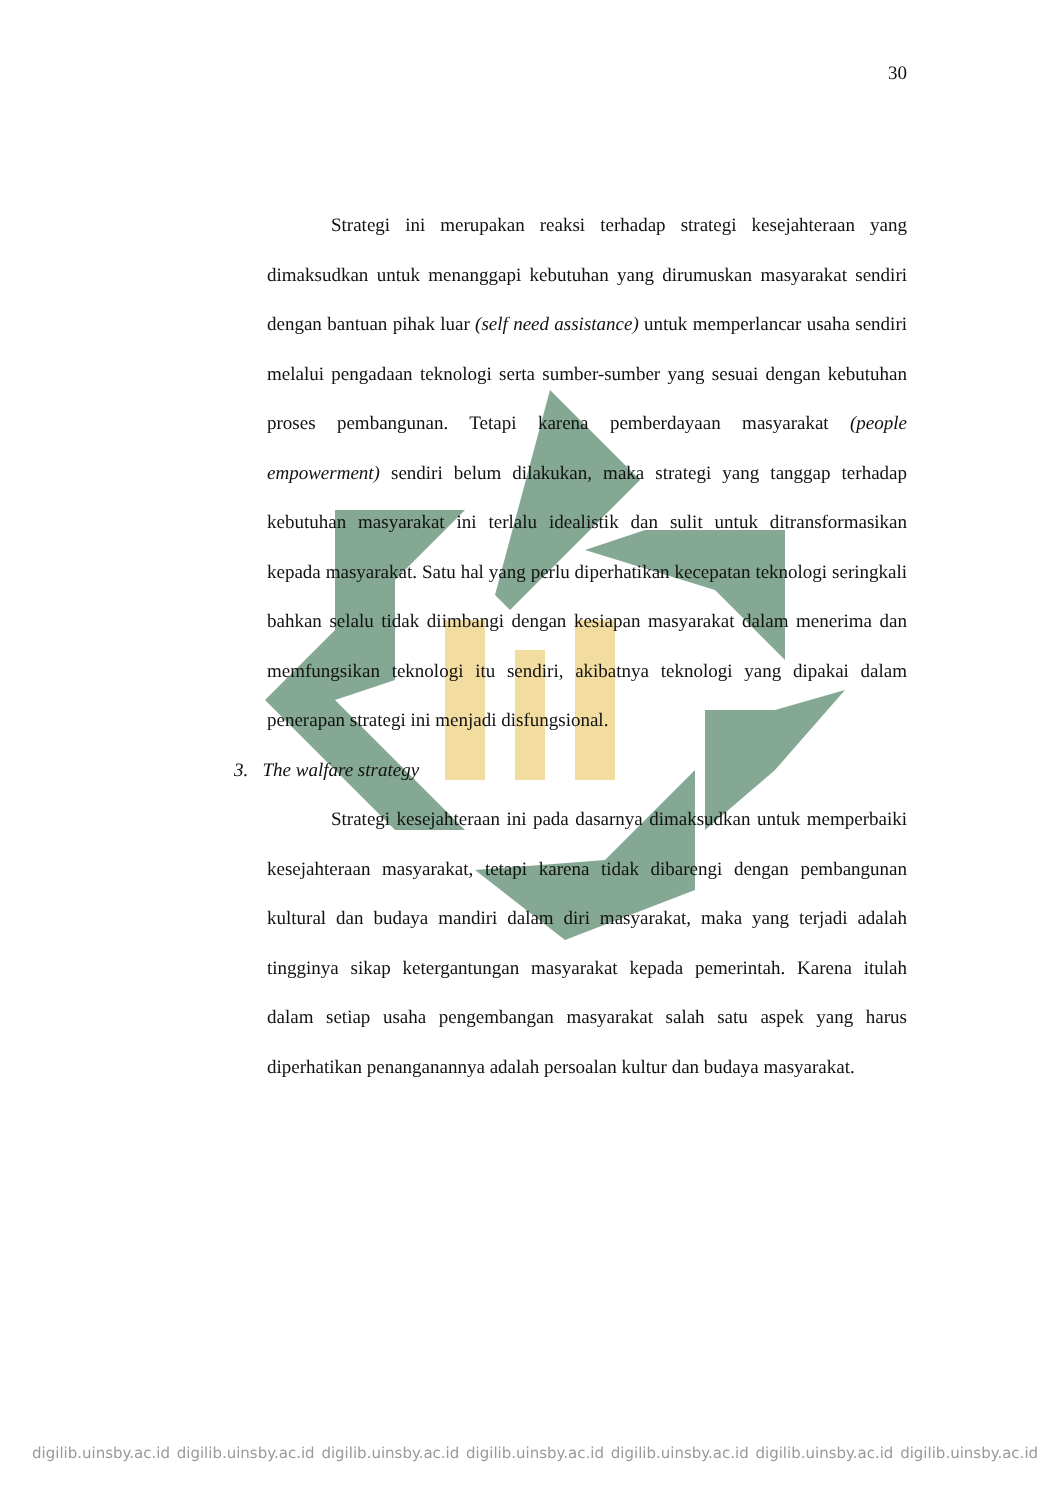30
Strategi ini merupakan reaksi terhadap strategi kesejahteraan yang dimaksudkan untuk menanggapi kebutuhan yang dirumuskan masyarakat sendiri dengan bantuan pihak luar (self need assistance) untuk memperlancar usaha sendiri melalui pengadaan teknologi serta sumber-sumber yang sesuai dengan kebutuhan proses pembangunan. Tetapi karena pemberdayaan masyarakat (people empowerment) sendiri belum dilakukan, maka strategi yang tanggap terhadap kebutuhan masyarakat ini terlalu idealistik dan sulit untuk ditransformasikan kepada masyarakat. Satu hal yang perlu diperhatikan kecepatan teknologi seringkali bahkan selalu tidak diimbangi dengan kesiapan masyarakat dalam menerima dan memfungsikan teknologi itu sendiri, akibatnya teknologi yang dipakai dalam penerapan strategi ini menjadi disfungsional.
3. The walfare strategy
Strategi kesejahteraan ini pada dasarnya dimaksudkan untuk memperbaiki kesejahteraan masyarakat, tetapi karena tidak dibarengi dengan pembangunan kultural dan budaya mandiri dalam diri masyarakat, maka yang terjadi adalah tingginya sikap ketergantungan masyarakat kepada pemerintah. Karena itulah dalam setiap usaha pengembangan masyarakat salah satu aspek yang harus diperhatikan penanganannya adalah persoalan kultur dan budaya masyarakat.
digilib.uinsby.ac.id digilib.uinsby.ac.id digilib.uinsby.ac.id digilib.uinsby.ac.id digilib.uinsby.ac.id digilib.uinsby.ac.id digilib.uinsby.ac.id